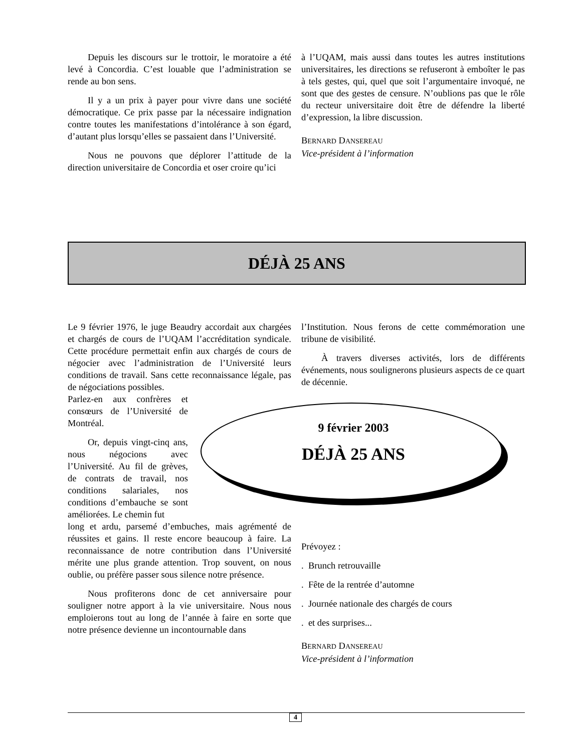Depuis les discours sur le trottoir, le moratoire a été levé à Concordia. C’est louable que l’administration se rende au bon sens.
Il y a un prix à payer pour vivre dans une société démocratique. Ce prix passe par la nécessaire indignation contre toutes les manifestations d’intolérance à son égard, d’autant plus lorsqu’elles se passaient dans l’Université.
Nous ne pouvons que déplorer l’attitude de la direction universitaire de Concordia et oser croire qu’ici
à l’UQAM, mais aussi dans toutes les autres institutions universitaires, les directions se refuseront à emboîter le pas à tels gestes, qui, quel que soit l’argumentaire invoqué, ne sont que des gestes de censure. N’oublions pas que le rôle du recteur universitaire doit être de défendre la liberté d’expression, la libre discussion.
BERNARD DANSEREAU
Vice-président à l’information
DÉJÀ 25 ANS
Le 9 février 1976, le juge Beaudry accordait aux chargées et chargés de cours de l’UQAM l’accréditation syndicale. Cette procédure permettait enfin aux chargés de cours de négocier avec l’administration de l’Université leurs conditions de travail. Sans cette reconnaissance légale, pas de négociations possibles.
Parlez-en aux confrères et consœurs de l’Université de Montréal.
Or, depuis vingt-cinq ans, nous négocions avec l’Université. Au fil de grèves, de contrats de travail, nos conditions salariales, nos conditions d’embauche se sont améliorées. Le chemin fut
long et ardu, parsemé d’embuches, mais agrémenté de réussites et gains. Il reste encore beaucoup à faire. La reconnaissance de notre contribution dans l’Université mérite une plus grande attention. Trop souvent, on nous oublie, ou préfère passer sous silence notre présence.
Nous profiterons donc de cet anniversaire pour souligner notre apport à la vie universitaire. Nous nous emploierons tout au long de l’année à faire en sorte que notre présence devienne un incontournable dans
l’Institution. Nous ferons de cette commémoration une tribune de visibilité.
À travers diverses activités, lors de différents événements, nous soulignerons plusieurs aspects de ce quart de décennie.
Prévoyez :
. Brunch retrouvaille
. Fête de la rentrée d’automne
. Journée nationale des chargés de cours
. et des surprises...
BERNARD DANSEREAU
Vice-président à l’information
9 février 2003
DÉJÀ 25 ANS
4